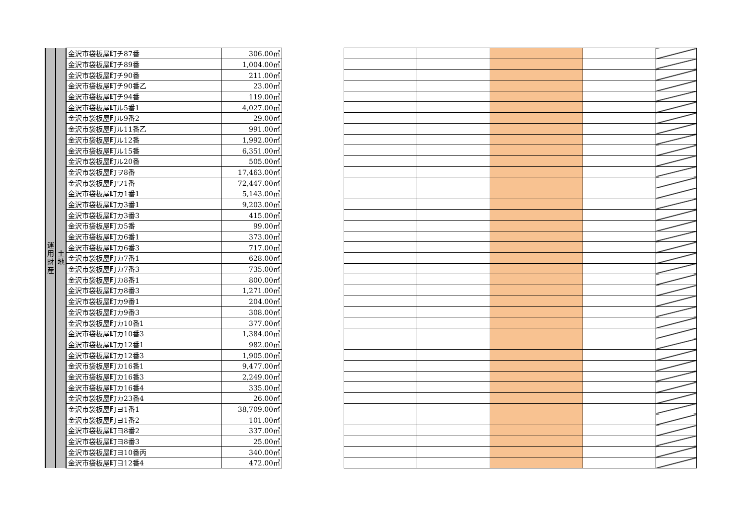| 運 用 財 産 | 土 地 | 金沢市袋板屋町チ87番 | 306.00㎡ |
| | | 金沢市袋板屋町チ89番 | 1,004.00㎡ |
| | | 金沢市袋板屋町チ90番 | 211.00㎡ |
| | | 金沢市袋板屋町チ90番乙 | 23.00㎡ |
| | | 金沢市袋板屋町チ94番 | 119.00㎡ |
| | | 金沢市袋板屋町ル5番1 | 4,027.00㎡ |
| | | 金沢市袋板屋町ル9番2 | 29.00㎡ |
| | | 金沢市袋板屋町ル11番乙 | 991.00㎡ |
| | | 金沢市袋板屋町ル12番 | 1,992.00㎡ |
| | | 金沢市袋板屋町ル15番 | 6,351.00㎡ |
| | | 金沢市袋板屋町ル20番 | 505.00㎡ |
| | | 金沢市袋板屋町ヲ8番 | 17,463.00㎡ |
| | | 金沢市袋板屋町ワ1番 | 72,447.00㎡ |
| | | 金沢市袋板屋町カ1番1 | 5,143.00㎡ |
| | | 金沢市袋板屋町カ3番1 | 9,203.00㎡ |
| | | 金沢市袋板屋町カ3番3 | 415.00㎡ |
| | | 金沢市袋板屋町カ5番 | 99.00㎡ |
| | | 金沢市袋板屋町カ6番1 | 373.00㎡ |
| | | 金沢市袋板屋町カ6番3 | 717.00㎡ |
| | | 金沢市袋板屋町カ7番1 | 628.00㎡ |
| | | 金沢市袋板屋町カ7番3 | 735.00㎡ |
| | | 金沢市袋板屋町カ8番1 | 800.00㎡ |
| | | 金沢市袋板屋町カ8番3 | 1,271.00㎡ |
| | | 金沢市袋板屋町カ9番1 | 204.00㎡ |
| | | 金沢市袋板屋町カ9番3 | 308.00㎡ |
| | | 金沢市袋板屋町カ10番1 | 377.00㎡ |
| | | 金沢市袋板屋町カ10番3 | 1,384.00㎡ |
| | | 金沢市袋板屋町カ12番1 | 982.00㎡ |
| | | 金沢市袋板屋町カ12番3 | 1,905.00㎡ |
| | | 金沢市袋板屋町カ16番1 | 9,477.00㎡ |
| | | 金沢市袋板屋町カ16番3 | 2,249.00㎡ |
| | | 金沢市袋板屋町カ16番4 | 335.00㎡ |
| | | 金沢市袋板屋町カ23番4 | 26.00㎡ |
| | | 金沢市袋板屋町ヨ1番1 | 38,709.00㎡ |
| | | 金沢市袋板屋町ヨ1番2 | 101.00㎡ |
| | | 金沢市袋板屋町ヨ8番2 | 337.00㎡ |
| | | 金沢市袋板屋町ヨ8番3 | 25.00㎡ |
| | | 金沢市袋板屋町ヨ10番丙 | 340.00㎡ |
| | | 金沢市袋板屋町ヨ12番4 | 472.00㎡ |